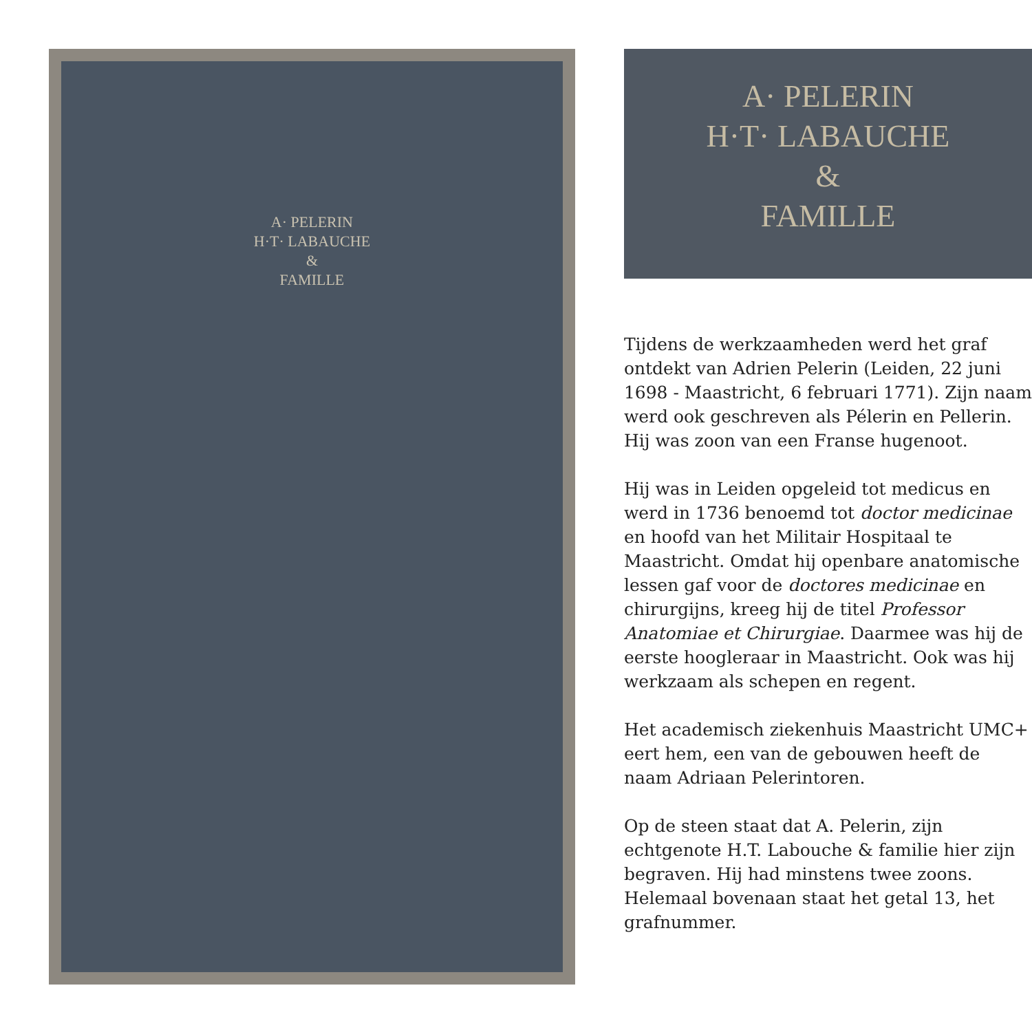A· PELERIN
H·T· LABAUCHE
&
FAMILLE
A· PELERIN
H·T· LABAUCHE
&
FAMILLE
Tijdens de werkzaamheden werd het graf ontdekt van Adrien Pelerin (Leiden, 22 juni 1698 - Maastricht, 6 februari 1771). Zijn naam werd ook geschreven als Pélerin en Pellerin. Hij was zoon van een Franse hugenoot.
Hij was in Leiden opgeleid tot medicus en werd in 1736 benoemd tot doctor medicinae en hoofd van het Militair Hospitaal te Maastricht. Omdat hij openbare anatomische lessen gaf voor de doctores medicinae en chirurgijns, kreeg hij de titel Professor Anatomiae et Chirurgiae. Daarmee was hij de eerste hoogleraar in Maastricht. Ook was hij werkzaam als schepen en regent.
Het academisch ziekenhuis Maastricht UMC+ eert hem, een van de gebouwen heeft de naam Adriaan Pelerintoren.
Op de steen staat dat A. Pelerin, zijn echtgenote H.T. Labouche & familie hier zijn begraven. Hij had minstens twee zoons. Helemaal bovenaan staat het getal 13, het grafnummer.